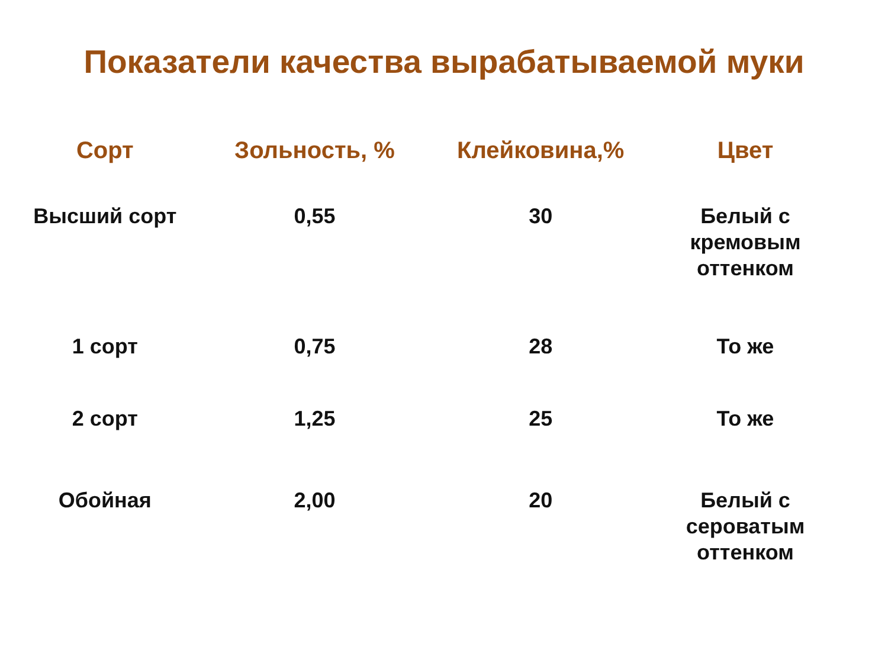Показатели качества вырабатываемой муки
| Сорт | Зольность, % | Клейковина,% | Цвет |
| --- | --- | --- | --- |
| Высший сорт | 0,55 | 30 | Белый с кремовым оттенком |
| 1 сорт | 0,75 | 28 | То же |
| 2 сорт | 1,25 | 25 | То же |
| Обойная | 2,00 | 20 | Белый с сероватым оттенком |